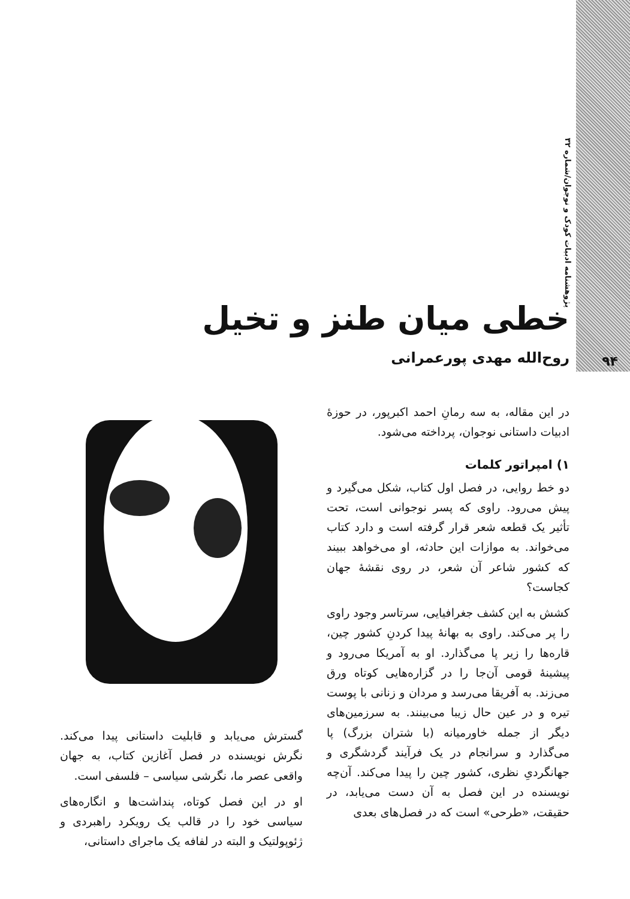پژوهشنامه ادبیات کودک و نوجوان/شماره ۳۲
۹۴
خطی میان طنز و تخیل
روح‌الله مهدی پورعمرانی
در این مقاله، به سه رمانِ احمد اکبرپور، در حوزهٔ ادبیات داستانی نوجوان، پرداخته می‌شود.
۱) امپراتور کلمات
دو خط روایی، در فصل اول کتاب، شکل می‌گیرد و پیش می‌رود. راوی که پسر نوجوانی است، تحت تأثیر یک قطعه شعر قرار گرفته است و دارد کتاب می‌خواند. به موازات این حادثه، او می‌خواهد ببیند که کشور شاعر آن شعر، در روی نقشهٔ جهان کجاست؟
کشش به این کشف جغرافیایی، سرتاسر وجود راوی را پر می‌کند. راوی به بهانهٔ پیدا کردنِ کشور چین، قاره‌ها را زیر پا می‌گذارد. او به آمریکا می‌رود و پیشینهٔ قومی آن‌جا را در گزاره‌هایی کوتاه ورق می‌زند. به آفریقا می‌رسد و مردان و زنانی با پوست تیره و در عین حال زیبا می‌بینند. به سرزمین‌های دیگر از جمله خاورمیانه (با شتران بزرگ) پا می‌گذارد و سرانجام در یک فرآیند گردشگری و جهانگردیِ نظری، کشور چین را پیدا می‌کند. آن‌چه نویسنده در این فصل به آن دست می‌یابد، در حقیقت، «طرحی» است که در فصل‌های بعدی
گسترش می‌یابد و قابلیت داستانی پیدا می‌کند. نگرش نویسنده در فصل آغازین کتاب، به جهان واقعی عصر ما، نگرشی سیاسی – فلسفی است.
او در این فصل کوتاه، پنداشت‌ها و انگاره‌های سیاسی خود را در قالب یک رویکرد راهبردی و ژئوپولتیک و البته در لفافه یک ماجرای داستانی،